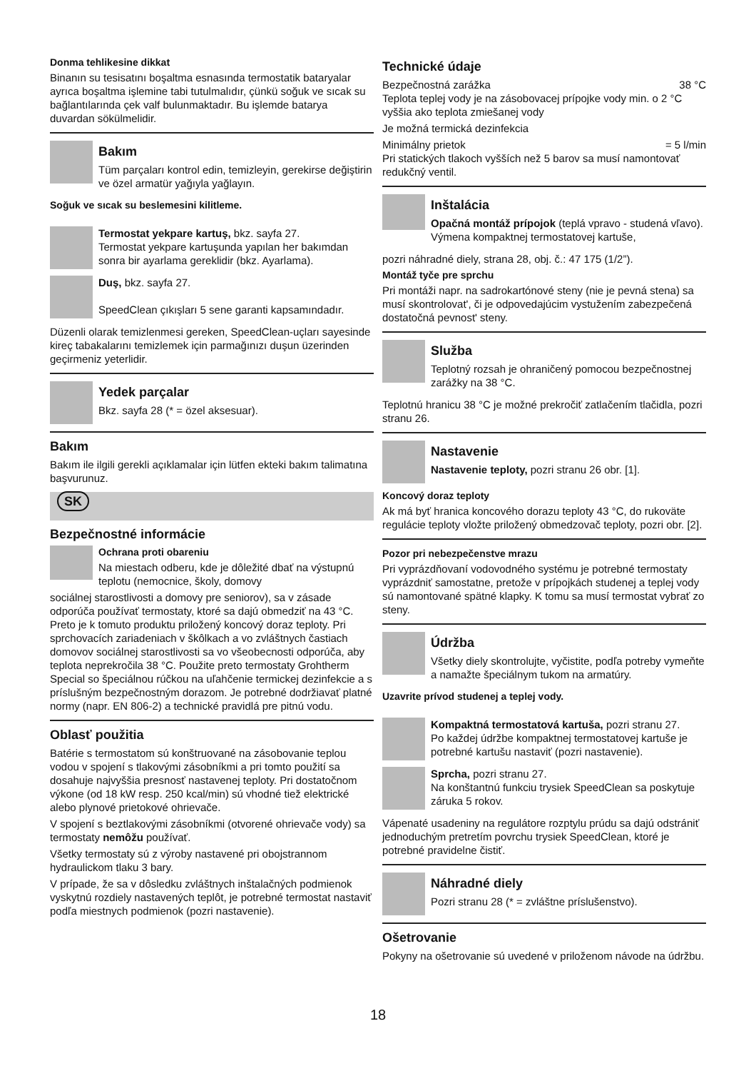Donma tehlikesine dikkat
Binanın su tesisatını boşaltma esnasında termostatik bataryalar ayrıca boşaltma işlemine tabi tutulmalıdır, çünkü soğuk ve sıcak su bağlantılarında çek valf bulunmaktadır. Bu işlemde batarya duvardan sökülmelidir.
Bakım
Tüm parçaları kontrol edin, temizleyin, gerekirse değiştirin ve özel armatür yağıyla yağlayın.
Soğuk ve sıcak su beslemesini kilitleme.
Termostat yekpare kartuş, bkz. sayfa 27.
Termostat yekpare kartuşunda yapılan her bakımdan sonra bir ayarlama gereklidir (bkz. Ayarlama).
Duş, bkz. sayfa 27.
SpeedClean çıkışları 5 sene garanti kapsamındadır.
Düzenli olarak temizlenmesi gereken, SpeedClean-uçları sayesinde kireç tabakalarını temizlemek için parmağınızı duşun üzerinden geçirmeniz yeterlidir.
Yedek parçalar
Bkz. sayfa 28 (* = özel aksesuar).
Bakım
Bakım ile ilgili gerekli açıklamalar için lütfen ekteki bakım talimatına başvurunuz.
SK
Bezpečnostné informácie
Ochrana proti obareniu
Na miestach odberu, kde je dôležité dbať na výstupnú teplotu (nemocnice, školy, domovy
sociálnej starostlivosti a domovy pre seniorov), sa v zásade odporúča používať termostaty, ktoré sa dajú obmedziť na 43 °C. Preto je k tomuto produktu priložený koncový doraz teploty. Pri sprchovacích zariadeniach v škôlkach a vo zvláštnych častiach domovov sociálnej starostlivosti sa vo všeobecnosti odporúča, aby teplota neprekročila 38 °C. Použite preto termostaty Grohtherm Special so špeciálnou rúčkou na uľahčenie termickej dezinfekcie a s príslušným bezpečnostným dorazom. Je potrebné dodržiavať platné normy (napr. EN 806-2) a technické pravidlá pre pitnú vodu.
Oblasť použitia
Batérie s termostatom sú konštruované na zásobovanie teplou vodou v spojení s tlakovými zásobníkmi a pri tomto použití sa dosahuje najvyššia presnosť nastavenej teploty. Pri dostatočnom výkone (od 18 kW resp. 250 kcal/min) sú vhodné tiež elektrické alebo plynové prietokové ohrievače.
V spojení s beztlakovými zásobníkmi (otvorené ohrievače vody) sa termostaty nemôžu používať.
Všetky termostaty sú z výroby nastavené pri obojstrannom hydraulickom tlaku 3 bary.
V prípade, že sa v dôsledku zvláštnych inštalačných podmienok vyskytnú rozdiely nastavených teplôt, je potrebné termostat nastaviť podľa miestnych podmienok (pozri nastavenie).
Technické údaje
Bezpečnostná zarážka 38 °C
Teplota teplej vody je na zásobovacej prípojke vody min. o 2 °C vyššia ako teplota zmiešanej vody
Je možná termická dezinfekcia
Minimálny prietok = 5 l/min
Pri statických tlakoch vyšších než 5 barov sa musí namontovať redukčný ventil.
Inštalácia
Opačná montáž prípojok (teplá vpravo - studená vľavo). Výmena kompaktnej termostatovej kartuše,
pozri náhradné diely, strana 28, obj. č.: 47 175 (1/2”).
Montáž tyče pre sprchu
Pri montáži napr. na sadrokartónové steny (nie je pevná stena) sa musí skontrolovat', či je odpovedajúcim vystužením zabezpečená dostatočná pevnost' steny.
Služba
Teplotný rozsah je ohraničený pomocou bezpečnostnej zarážky na 38 °C.
Teplotnú hranicu 38 °C je možné prekročiť zatlačením tlačidla, pozri stranu 26.
Nastavenie
Nastavenie teploty, pozri stranu 26 obr. [1].
Koncový doraz teploty
Ak má byť hranica koncového dorazu teploty 43 °C, do rukoväte regulácie teploty vložte priložený obmedzovač teploty, pozri obr. [2].
Pozor pri nebezpečenstve mrazu
Pri vyprázdňovaní vodovodného systému je potrebné termostaty vyprázdniť samostatne, pretože v prípojkách studenej a teplej vody sú namontované spätné klapky. K tomu sa musí termostat vybrať zo steny.
Údržba
Všetky diely skontrolujte, vyčistite, podľa potreby vymeňte a namažte špeciálnym tukom na armatúry.
Uzavrite prívod studenej a teplej vody.
Kompaktná termostatová kartuša, pozri stranu 27.
Po každej údržbe kompaktnej termostatovej kartuše je potrebné kartušu nastaviť (pozri nastavenie).
Sprcha, pozri stranu 27.
Na konštantnú funkciu trysiek SpeedClean sa poskytuje záruka 5 rokov.
Vápenaté usadeniny na regulátore rozptylu prúdu sa dajú odstrániť jednoduchým pretretím povrchu trysiek SpeedClean, ktoré je potrebné pravidelne čistiť.
Náhradné diely
Pozri stranu 28 (* = zvláštne príslušenstvo).
Ošetrovanie
Pokyny na ošetrovanie sú uvedené v priloženom návode na údržbu.
18